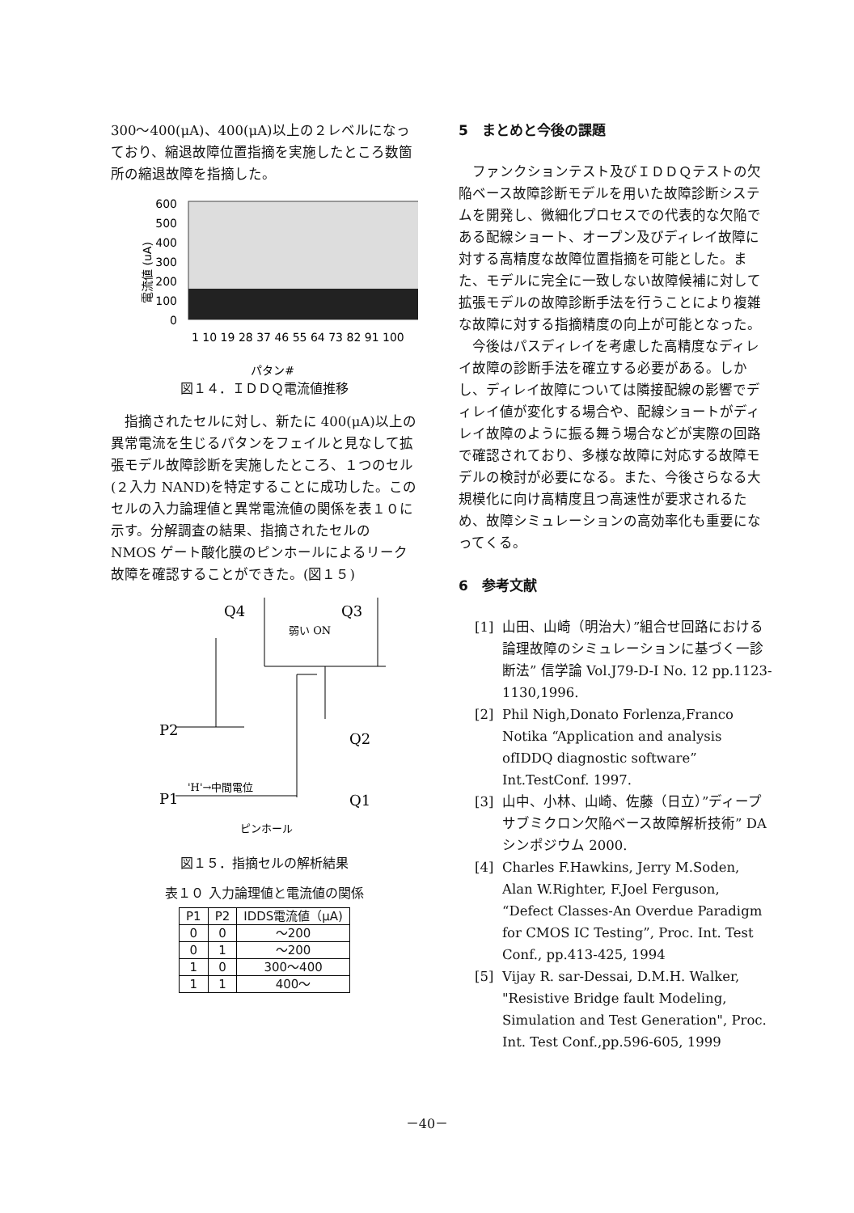300～400(μA)、400(μA)以上の２レベルになっており、縮退故障位置指摘を実施したところ数箇所の縮退故障を指摘した。
600
500
400
300
200
100
0
電流値 (uA)
パタン#
1 10 19 28 37 46 55 64 73 82 91 100
図１４．ＩＤＤＱ電流値推移
指摘されたセルに対し、新たに 400(μA)以上の異常電流を生じるパタンをフェイルと見なして拡張モデル故障診断を実施したところ、１つのセル(２入力 NAND)を特定することに成功した。このセルの入力論理値と異常電流値の関係を表１０に示す。分解調査の結果、指摘されたセルの NMOS ゲート酸化膜のピンホールによるリーク故障を確認することができた。(図１５)
Q4
Q3
P2
P1
Q2
Q1
弱い ON
'H'→中間電位
ピンホール
図１５．指摘セルの解析結果
表１０ 入力論理値と電流値の関係
| P1 | P2 | IDDS電流値（μA) |
| --- | --- | --- |
| 0 | 0 | ～200 |
| 0 | 1 | ～200 |
| 1 | 0 | 300～400 |
| 1 | 1 | 400～ |
5　まとめと今後の課題
ファンクションテスト及びＩＤＤＱテストの欠陥ベース故障診断モデルを用いた故障診断システムを開発し、微細化プロセスでの代表的な欠陥である配線ショート、オープン及びディレイ故障に対する高精度な故障位置指摘を可能とした。また、モデルに完全に一致しない故障候補に対して拡張モデルの故障診断手法を行うことにより複雑な故障に対する指摘精度の向上が可能となった。
今後はパスディレイを考慮した高精度なディレイ故障の診断手法を確立する必要がある。しかし、ディレイ故障については隣接配線の影響でディレイ値が変化する場合や、配線ショートがディレイ故障のように振る舞う場合などが実際の回路で確認されており、多様な故障に対応する故障モデルの検討が必要になる。また、今後さらなる大規模化に向け高精度且つ高速性が要求されるため、故障シミュレーションの高効率化も重要になってくる。
6　参考文献
[1] 山田、山崎（明治大）”組合せ回路における論理故障のシミュレーションに基づく一診断法” 信学論 Vol.J79-D-I No. 12 pp.1123-1130,1996.
[2] Phil Nigh,Donato Forlenza,Franco Notika “Application and analysis ofIDDQ diagnostic software” Int.TestConf. 1997.
[3] 山中、小林、山崎、佐藤（日立）”ディープサブミクロン欠陥ベース故障解析技術” DA シンポジウム 2000.
[4] Charles F.Hawkins, Jerry M.Soden, Alan W.Righter, F.Joel Ferguson, “Defect Classes-An Overdue Paradigm for CMOS IC Testing”, Proc. Int. Test Conf., pp.413-425, 1994
[5] Vijay R. sar-Dessai, D.M.H. Walker, "Resistive Bridge fault Modeling, Simulation and Test Generation", Proc. Int. Test Conf.,pp.596-605, 1999
－40－